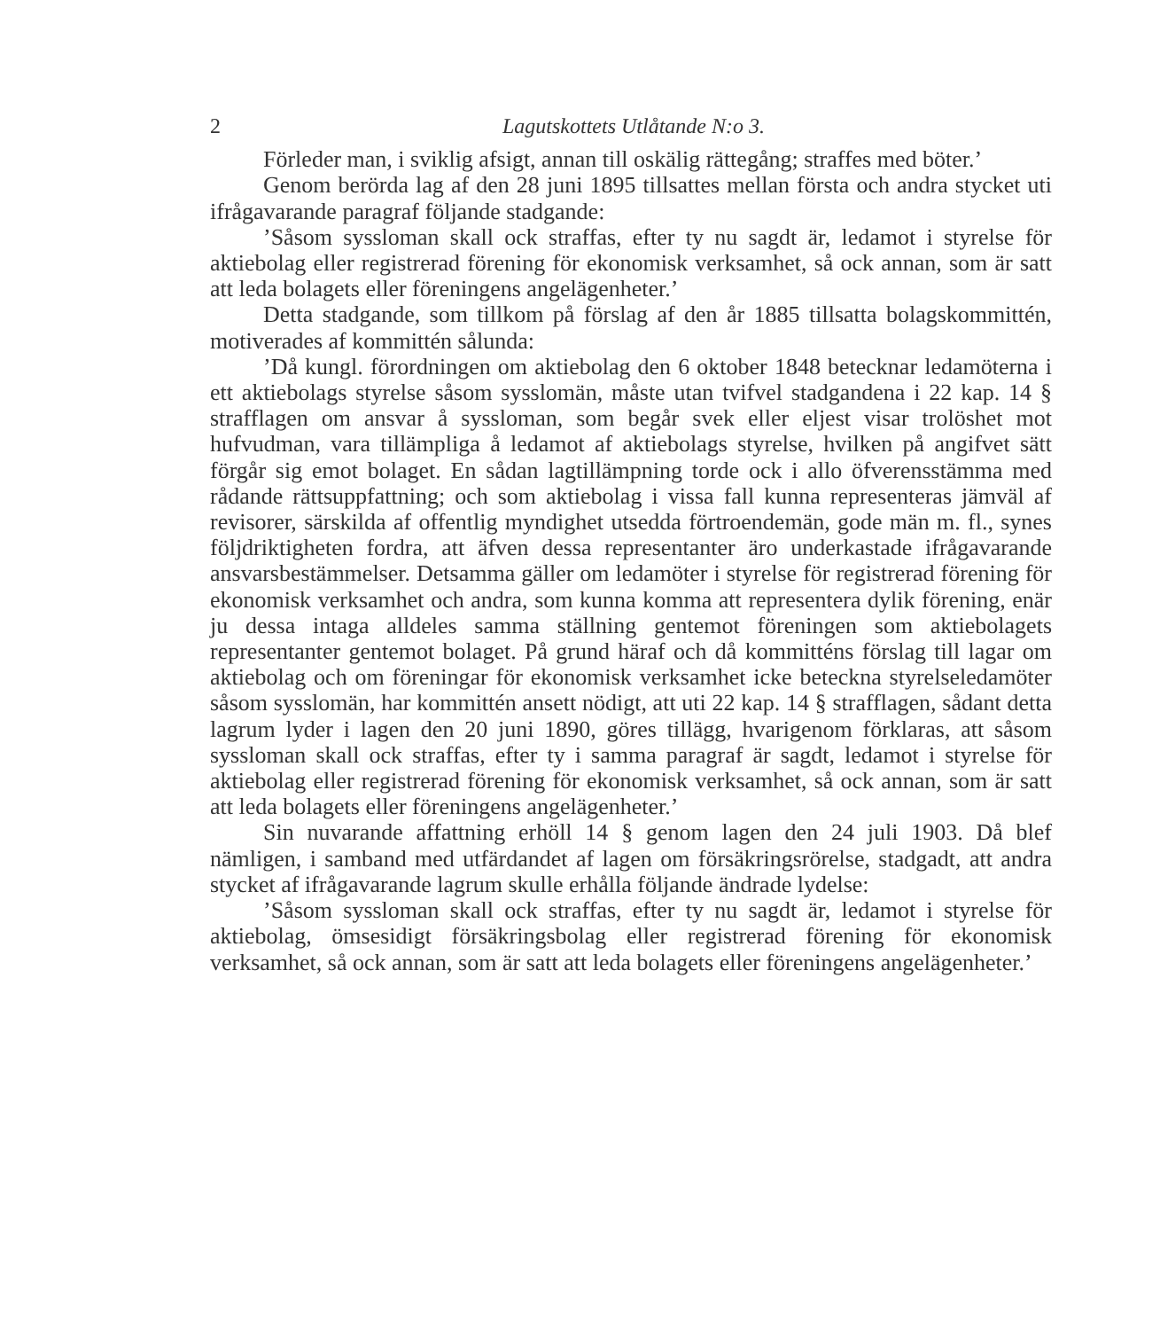2 Lagutskottets Utlåtande N:o 3.
Förleder man, i sviklig afsigt, annan till oskälig rättegång; straffes med böter.’
Genom berörda lag af den 28 juni 1895 tillsattes mellan första och andra stycket uti ifrågavarande paragraf följande stadgande:
’Såsom syssloman skall ock straffas, efter ty nu sagdt är, ledamot i styrelse för aktiebolag eller registrerad förening för ekonomisk verksamhet, så ock annan, som är satt att leda bolagets eller föreningens angelägenheter.’
Detta stadgande, som tillkom på förslag af den år 1885 tillsatta bolagskommittén, motiverades af kommittén sålunda:
’Då kungl. förordningen om aktiebolag den 6 oktober 1848 betecknar ledamöterna i ett aktiebolags styrelse såsom sysslomän, måste utan tvifvel stadgandena i 22 kap. 14 § strafflagen om ansvar å syssloman, som begår svek eller eljest visar trolöshet mot hufvudman, vara tillämpliga å ledamot af aktiebolags styrelse, hvilken på angifvet sätt förgår sig emot bolaget. En sådan lagtillämpning torde ock i allo öfverensstämma med rådande rättsuppfattning; och som aktiebolag i vissa fall kunna representeras jämväl af revisorer, särskilda af offentlig myndighet utsedda förtroendemän, gode män m. fl., synes följdriktigheten fordra, att äfven dessa representanter äro underkastade ifrågavarande ansvarsbestämmelser. Detsamma gäller om ledamöter i styrelse för registrerad förening för ekonomisk verksamhet och andra, som kunna komma att representera dylik förening, enär ju dessa intaga alldeles samma ställning gentemot föreningen som aktiebolagets representanter gentemot bolaget. På grund häraf och då kommitténs förslag till lagar om aktiebolag och om föreningar för ekonomisk verksamhet icke beteckna styrelseledamöter såsom sysslomän, har kommittén ansett nödigt, att uti 22 kap. 14 § strafflagen, sådant detta lagrum lyder i lagen den 20 juni 1890, göres tillägg, hvarigenom förklaras, att såsom syssloman skall ock straffas, efter ty i samma paragraf är sagdt, ledamot i styrelse för aktiebolag eller registrerad förening för ekonomisk verksamhet, så ock annan, som är satt att leda bolagets eller föreningens angelägenheter.’
Sin nuvarande affattning erhöll 14 § genom lagen den 24 juli 1903. Då blef nämligen, i samband med utfärdandet af lagen om försäkringsrörelse, stadgadt, att andra stycket af ifrågavarande lagrum skulle erhålla följande ändrade lydelse:
’Såsom syssloman skall ock straffas, efter ty nu sagdt är, ledamot i styrelse för aktiebolag, ömsesidigt försäkringsbolag eller registrerad förening för ekonomisk verksamhet, så ock annan, som är satt att leda bolagets eller föreningens angelägenheter.’